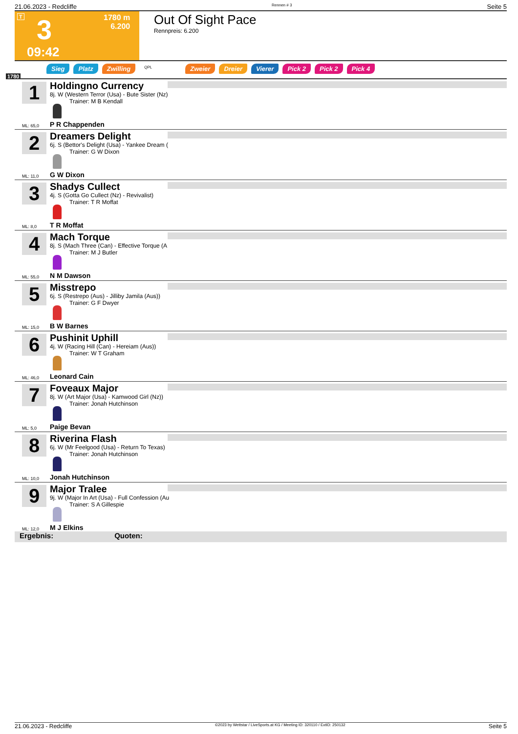21.06.2023 - Redcliffe Rennen # 3 Seite 5
T 3
1780 m
6.200
09:42
Out Of Sight Pace
Rennpreis: 6.200
1780
Sieg Platz Zwilling QPL Zweier Dreier Vierer Pick 2 Pick 2 Pick 4
1 Holdingno Currency
8j. W (Western Terror (Usa) - Bute Sister (Nz)
Trainer: M B Kendall
ML: 65,0 P R Chappenden
2 Dreamers Delight
6j. S (Bettor's Delight (Usa) - Yankee Dream (
Trainer: G W Dixon
ML: 11,0 G W Dixon
3 Shadys Cullect
4j. S (Gotta Go Cullect (Nz) - Revivalist)
Trainer: T R Moffat
ML: 8,0 T R Moffat
4 Mach Torque
8j. S (Mach Three (Can) - Effective Torque (A
Trainer: M J Butler
ML: 55,0 N M Dawson
5 Misstrepo
6j. S (Restrepo (Aus) - Jilliby Jamila (Aus))
Trainer: G F Dwyer
ML: 15,0 B W Barnes
6 Pushinit Uphill
4j. W (Racing Hill (Can) - Hereiam (Aus))
Trainer: W T Graham
ML: 46,0 Leonard Cain
7 Foveaux Major
8j. W (Art Major (Usa) - Kamwood Girl (Nz))
Trainer: Jonah Hutchinson
ML: 5,0 Paige Bevan
8 Riverina Flash
6j. W (Mr Feelgood (Usa) - Return To Texas)
Trainer: Jonah Hutchinson
ML: 10,0 Jonah Hutchinson
9 Major Tralee
9j. W (Major In Art (Usa) - Full Confession (Au
Trainer: S A Gillespie
ML: 12,0 M J Elkins
Ergebnis: Quoten:
21.06.2023 - Redcliffe ©2023 by Wettstar / LiveSports.at KG / Meeting ID: 320110 / ExtID: 250132 Seite 5